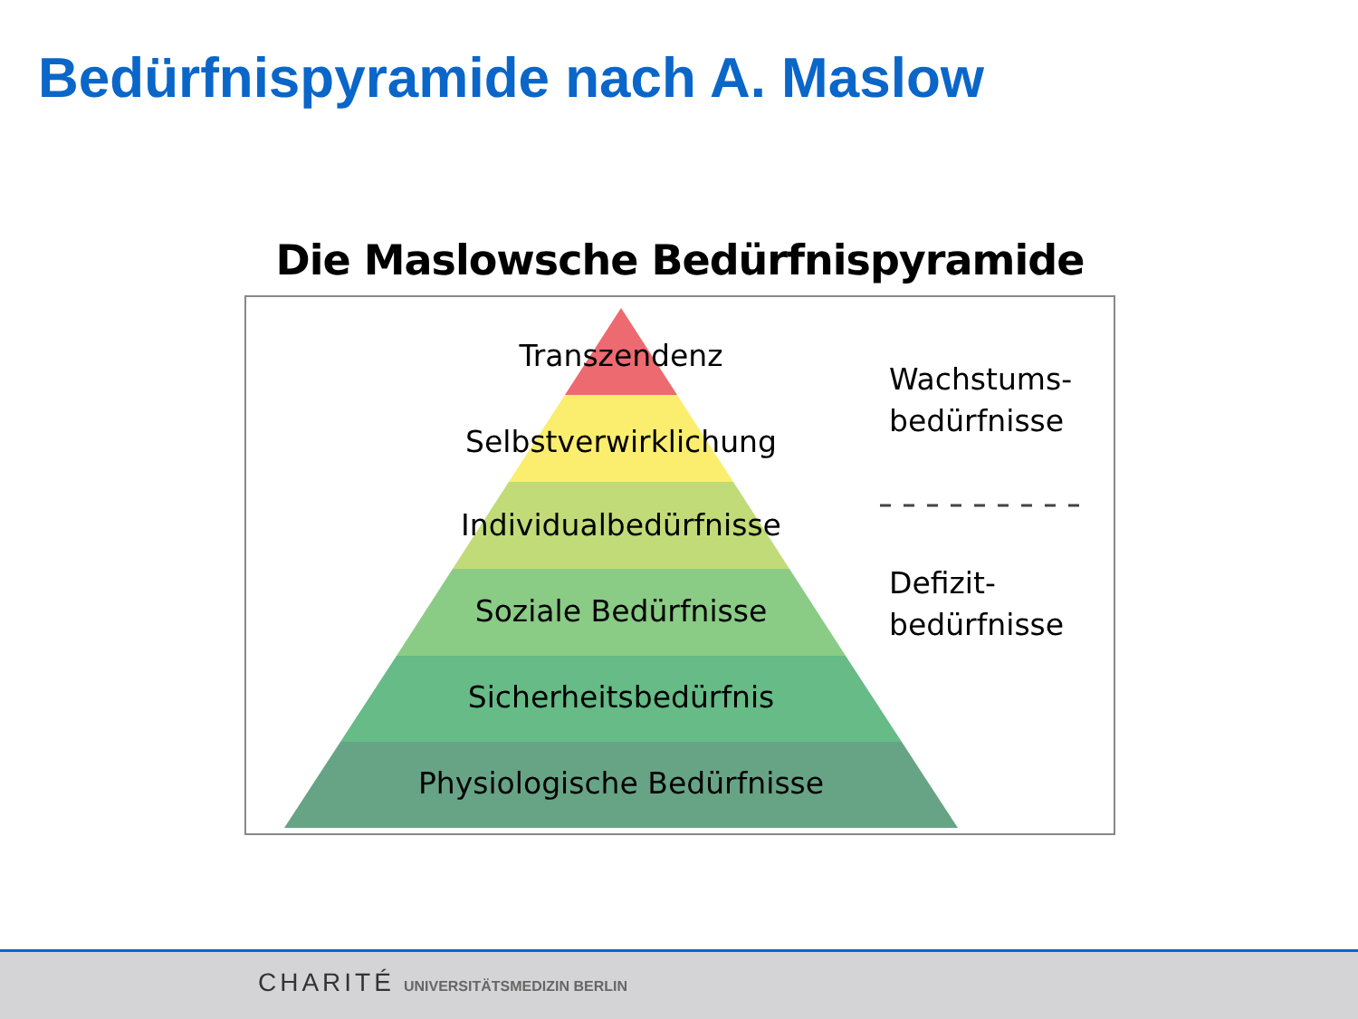Bedürfnispyramide nach A. Maslow
Die Maslowsche Bedürfnispyramide
Transzendenz
Selbstverwirklichung
Individualbedürfnisse
Soziale Bedürfnisse
Sicherheitsbedürfnis
Physiologische Bedürfnisse
Wachstums-
bedürfnisse
Defizit-
bedürfnisse
CHARITÉ UNIVERSITÄTSMEDIZIN BERLIN